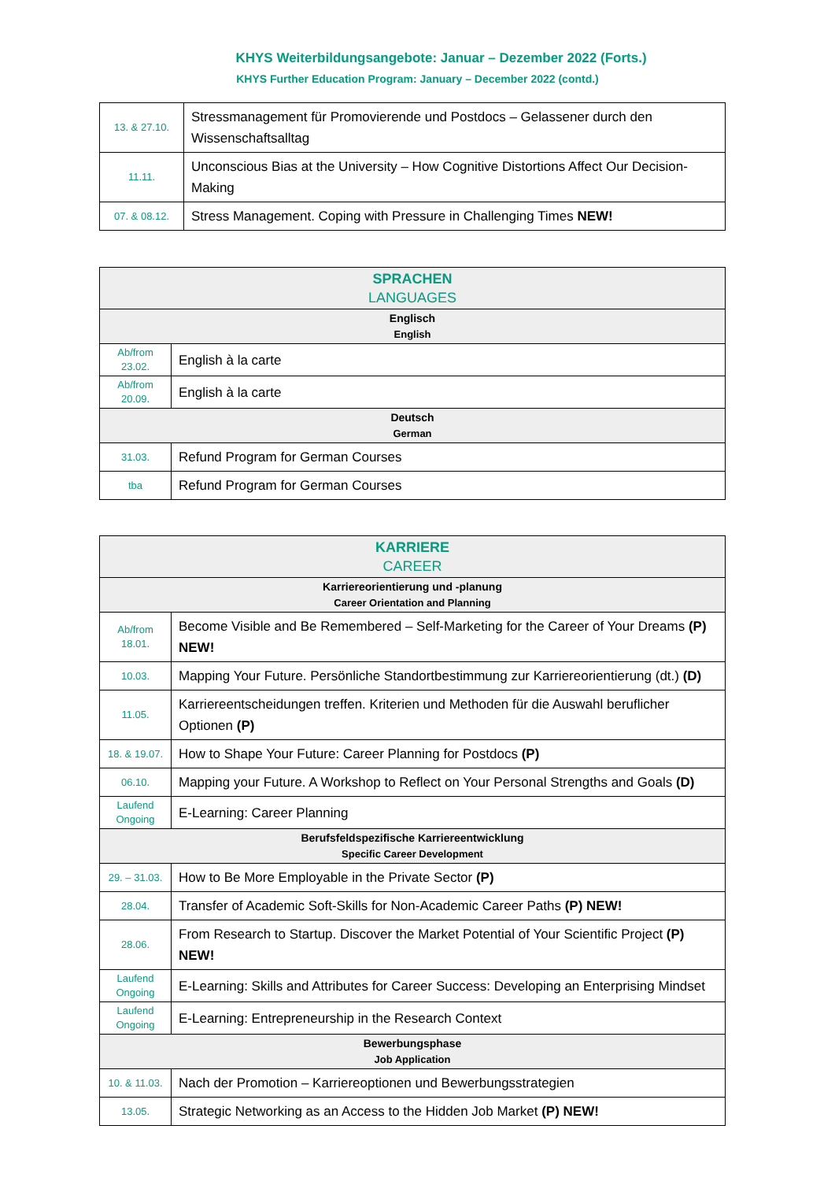KHYS Weiterbildungsangebote: Januar – Dezember 2022 (Forts.)
KHYS Further Education Program: January – December 2022 (contd.)
| 13. & 27.10. | Stressmanagement für Promovierende und Postdocs – Gelassener durch den Wissenschaftsalltag |
| 11.11. | Unconscious Bias at the University – How Cognitive Distortions Affect Our Decision-Making |
| 07. & 08.12. | Stress Management. Coping with Pressure in Challenging Times NEW! |
| SPRACHEN LANGUAGES | |
| --- | --- |
| Englisch English | |
| Ab/from 23.02. | English à la carte |
| Ab/from 20.09. | English à la carte |
| Deutsch German | |
| 31.03. | Refund Program for German Courses |
| tba | Refund Program for German Courses |
| KARRIERE CAREER | |
| --- | --- |
| Karriereorientierung und -planung Career Orientation and Planning | |
| Ab/from 18.01. | Become Visible and Be Remembered – Self-Marketing for the Career of Your Dreams (P) NEW! |
| 10.03. | Mapping Your Future. Persönliche Standortbestimmung zur Karriereorientierung (dt.) (D) |
| 11.05. | Karriereentscheidungen treffen. Kriterien und Methoden für die Auswahl beruflicher Optionen (P) |
| 18. & 19.07. | How to Shape Your Future: Career Planning for Postdocs (P) |
| 06.10. | Mapping your Future. A Workshop to Reflect on Your Personal Strengths and Goals (D) |
| Laufend Ongoing | E-Learning: Career Planning |
| Berufsfeldspezifische Karriereentwicklung Specific Career Development | |
| 29. – 31.03. | How to Be More Employable in the Private Sector (P) |
| 28.04. | Transfer of Academic Soft-Skills for Non-Academic Career Paths (P) NEW! |
| 28.06. | From Research to Startup. Discover the Market Potential of Your Scientific Project (P) NEW! |
| Laufend Ongoing | E-Learning: Skills and Attributes for Career Success: Developing an Enterprising Mindset |
| Laufend Ongoing | E-Learning: Entrepreneurship in the Research Context |
| Bewerbungsphase Job Application | |
| 10. & 11.03. | Nach der Promotion – Karriereoptionen und Bewerbungsstrategien |
| 13.05. | Strategic Networking as an Access to the Hidden Job Market (P) NEW! |